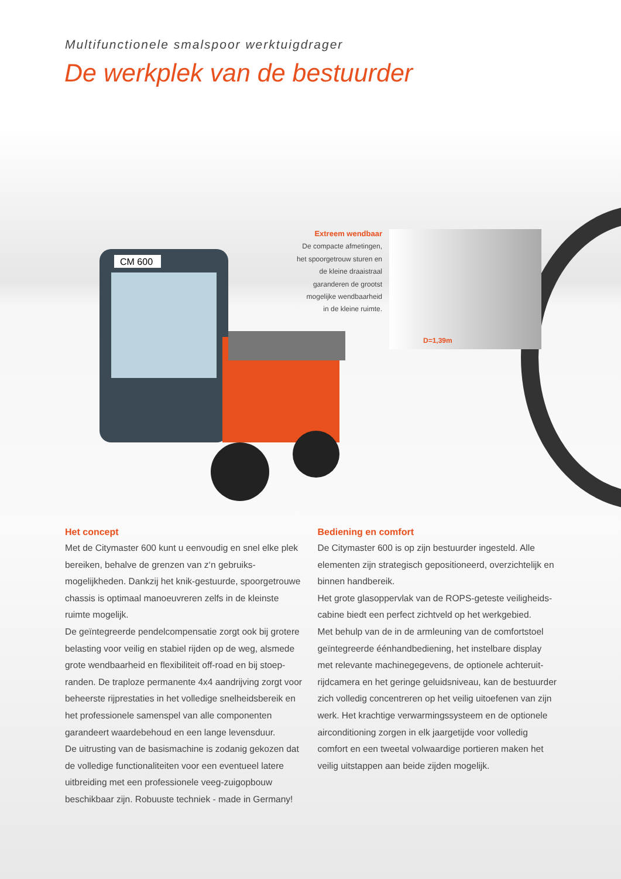Multifunctionele smalspoor werktuigdrager
De werkplek van de bestuurder
CM 600
Extreem wendbaar
De compacte afmetingen,
het spoorgetrouw sturen en
de kleine draaistraal
garanderen de grootst
mogelijke wendbaarheid
in de kleine ruimte.
D=1,39m
Het concept
Met de Citymaster 600 kunt u eenvoudig en snel elke plek bereiken, behalve de grenzen van z‘n gebruiks­mogelijkheden. Dankzij het knik-gestuurde, spoorgetrouwe chassis is optimaal manoeuvreren zelfs in de kleinste ruimte mogelijk.
De geïntegreerde pendelcompensatie zorgt ook bij grotere belasting voor veilig en stabiel rijden op de weg, alsmede grote wendbaarheid en flexibiliteit off-road en bij stoep­randen. De traploze permanente 4x4 aandrijving zorgt voor beheerste rijprestaties in het volledige snelheidsbereik en het professionele samenspel van alle componenten garandeert waardebehoud en een lange levensduur.
De uitrusting van de basismachine is zodanig gekozen dat de volledige functionaliteiten voor een eventueel latere uitbreiding met een professionele veeg-zuigopbouw beschikbaar zijn. Robuuste techniek - made in Germany!
Bediening en comfort
De Citymaster 600 is op zijn bestuurder ingesteld. Alle elementen zijn strategisch gepositioneerd, overzichtelijk en binnen handbereik.
Het grote glasoppervlak van de ROPS-geteste veiligheids­cabine biedt een perfect zichtveld op het werkgebied.
Met behulp van de in de armleuning van de comfortstoel geïntegreerde éénhandbediening, het instelbare display met relevante machinegegevens, de optionele achteruit­rijdcamera en het geringe geluidsniveau, kan de bestuurder zich volledig concentreren op het veilig uitoefenen van zijn werk. Het krachtige verwarmingssysteem en de optionele airconditioning zorgen in elk jaargetijde voor volledig comfort en een tweetal volwaardige portieren maken het veilig uitstappen aan beide zijden mogelijk.